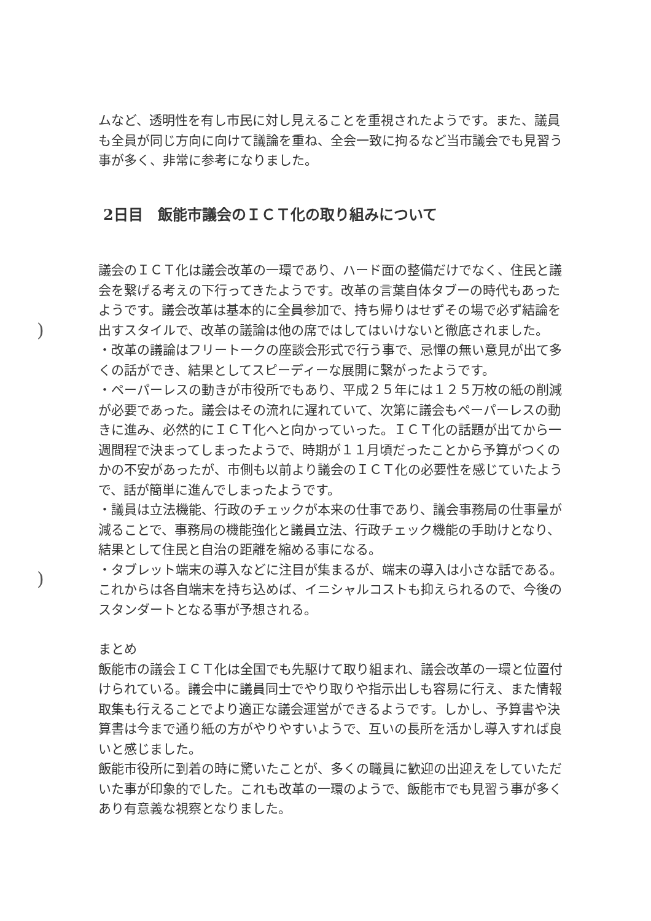)
)
ムなど、透明性を有し市民に対し見えることを重視されたようです。また、議員も全員が同じ方向に向けて議論を重ね、全会一致に拘るなど当市議会でも見習う事が多く、非常に参考になりました。
2日目　飯能市議会のＩＣＴ化の取り組みについて
議会のＩＣＴ化は議会改革の一環であり、ハード面の整備だけでなく、住民と議会を繋げる考えの下行ってきたようです。改革の言葉自体タブーの時代もあったようです。議会改革は基本的に全員参加で、持ち帰りはせずその場で必ず結論を出すスタイルで、改革の議論は他の席ではしてはいけないと徹底されました。
・改革の議論はフリートークの座談会形式で行う事で、忌憚の無い意見が出て多くの話ができ、結果としてスピーディーな展開に繋がったようです。
・ペーパーレスの動きが市役所でもあり、平成２５年には１２５万枚の紙の削減が必要であった。議会はその流れに遅れていて、次第に議会もペーパーレスの動きに進み、必然的にＩＣＴ化へと向かっていった。ＩＣＴ化の話題が出てから一週間程で決まってしまったようで、時期が１１月頃だったことから予算がつくのかの不安があったが、市側も以前より議会のＩＣＴ化の必要性を感じていたようで、話が簡単に進んでしまったようです。
・議員は立法機能、行政のチェックが本来の仕事であり、議会事務局の仕事量が減ることで、事務局の機能強化と議員立法、行政チェック機能の手助けとなり、結果として住民と自治の距離を縮める事になる。
・タブレット端末の導入などに注目が集まるが、端末の導入は小さな話である。これからは各自端末を持ち込めば、イニシャルコストも抑えられるので、今後のスタンダートとなる事が予想される。
まとめ
飯能市の議会ＩＣＴ化は全国でも先駆けて取り組まれ、議会改革の一環と位置付けられている。議会中に議員同士でやり取りや指示出しも容易に行え、また情報取集も行えることでより適正な議会運営ができるようです。しかし、予算書や決算書は今まで通り紙の方がやりやすいようで、互いの長所を活かし導入すれば良いと感じました。
飯能市役所に到着の時に驚いたことが、多くの職員に歓迎の出迎えをしていただいた事が印象的でした。これも改革の一環のようで、飯能市でも見習う事が多くあり有意義な視察となりました。